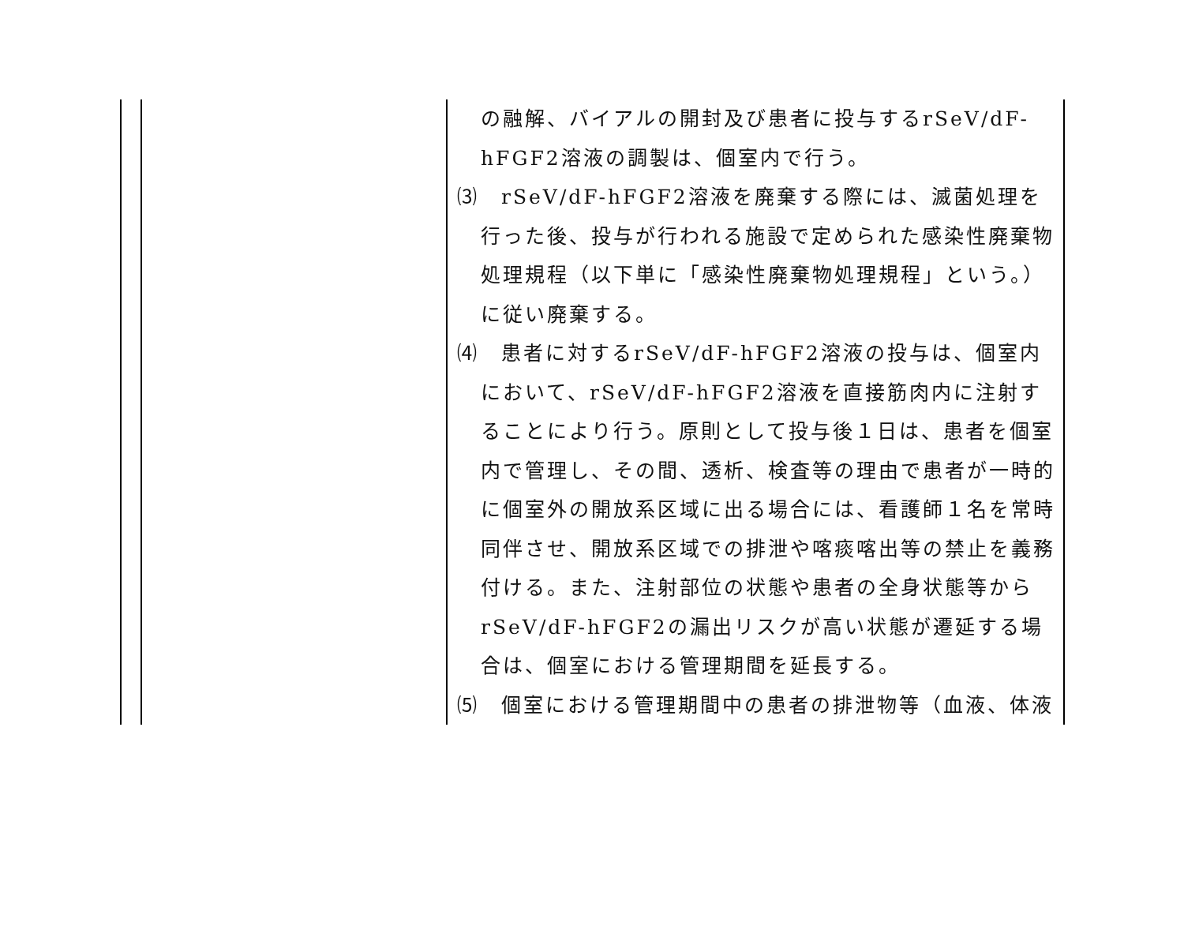| | | の融解、バイアルの開封及び患者に投与するrSeV/dF-hFGF2溶液の調製は、個室内で行う。 ⑶ rSeV/dF-hFGF2溶液を廃棄する際には、滅菌処理を行った後、投与が行われる施設で定められた感染性廃棄物処理規程（以下単に「感染性廃棄物処理規程」という。）に従い廃棄する。 ⑷ 患者に対するrSeV/dF-hFGF2溶液の投与は、個室内において、rSeV/dF-hFGF2溶液を直接筋肉内に注射することにより行う。原則として投与後１日は、患者を個室内で管理し、その間、透析、検査等の理由で患者が一時的に個室外の開放系区域に出る場合には、看護師１名を常時同伴させ、開放系区域での排泄や喀痰喀出等の禁止を義務付ける。また、注射部位の状態や患者の全身状態等からrSeV/dF-hFGF2の漏出リスクが高い状態が遷延する場合は、個室における管理期間を延長する。 ⑸ 個室における管理期間中の患者の排泄物等（血液、体液 |